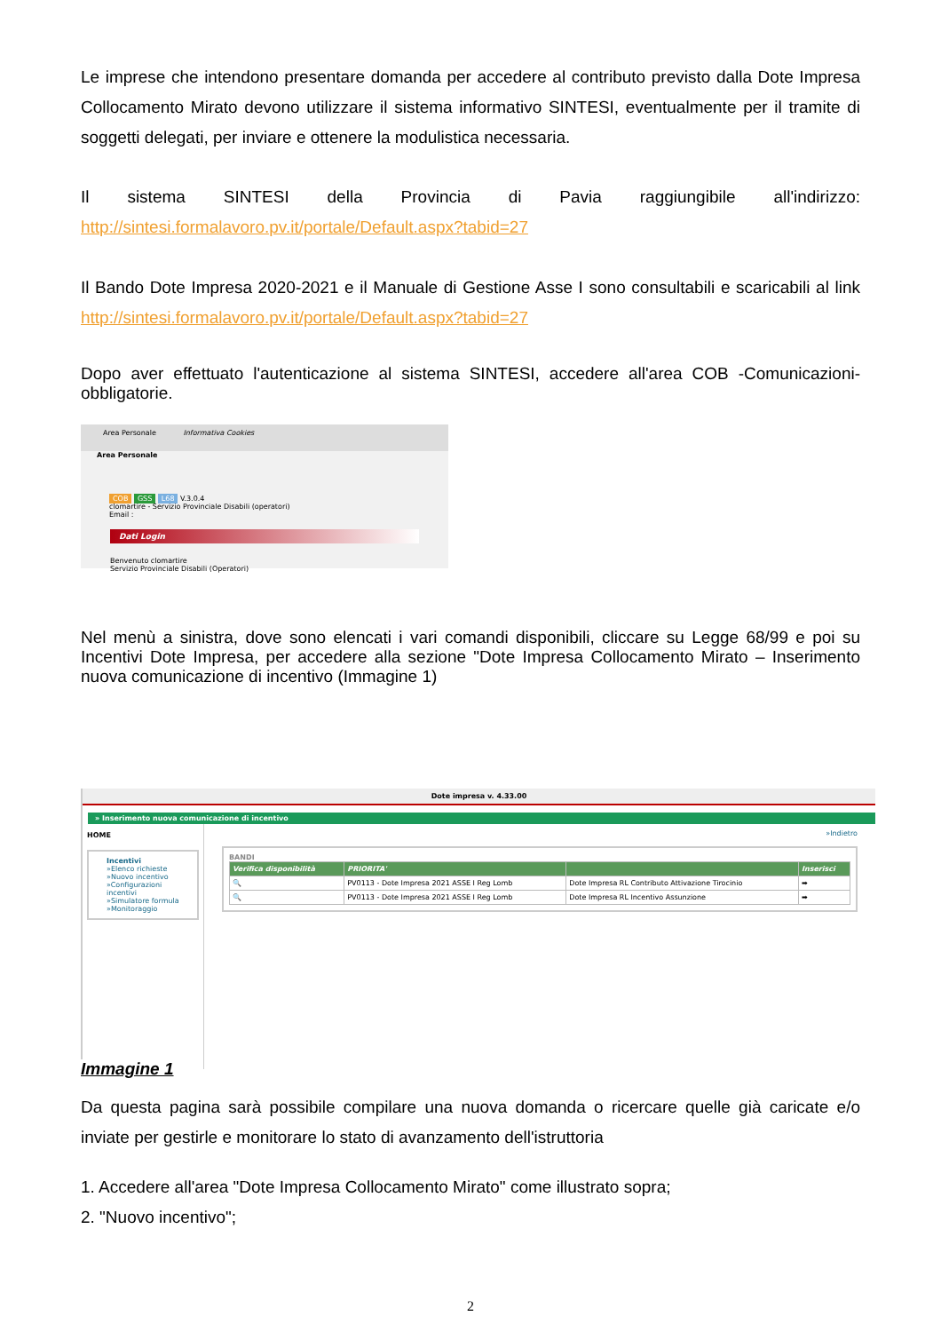Le imprese che intendono presentare domanda per accedere al contributo previsto dalla Dote Impresa Collocamento Mirato devono utilizzare il sistema informativo SINTESI, eventualmente per il tramite di soggetti delegati, per inviare e ottenere la modulistica necessaria.
Il sistema SINTESI della Provincia di Pavia raggiungibile all'indirizzo:
http://sintesi.formalavoro.pv.it/portale/Default.aspx?tabid=27
Il Bando Dote Impresa 2020-2021 e il Manuale di Gestione Asse I sono consultabili e scaricabili al link http://sintesi.formalavoro.pv.it/portale/Default.aspx?tabid=27
Dopo aver effettuato l'autenticazione al sistema SINTESI, accedere all'area COB -Comunicazioni-obbligatorie.
Area Personale Informativa Cookies
Area Personale
COB GSS L68 V.3.0.4
clomartire - Servizio Provinciale Disabili (operatori)
Email :
Dati Login
Benvenuto clomartire
Servizio Provinciale Disabili (Operatori)
Nel menù a sinistra, dove sono elencati i vari comandi disponibili, cliccare su Legge 68/99 e poi su Incentivi Dote Impresa, per accedere alla sezione "Dote Impresa Collocamento Mirato – Inserimento nuova comunicazione di incentivo (Immagine 1)
Dote impresa v. 4.33.00
» Inserimento nuova comunicazione di incentivo
HOME
Incentivi
»Elenco richieste
»Nuovo incentivo
»Configurazioni incentivi
»Simulatore formula
»Monitoraggio
»Indietro
BANDI
| Verifica disponibilità | PRIORITA' | | Inserisci |
| --- | --- | --- | --- |
| 🔍 | PV0113 - Dote Impresa 2021 ASSE I Reg Lomb | Dote Impresa RL Contributo Attivazione Tirocinio | ➡ |
| 🔍 | PV0113 - Dote Impresa 2021 ASSE I Reg Lomb | Dote Impresa RL Incentivo Assunzione | ➡ |
Immagine 1
Da questa pagina sarà possibile compilare una nuova domanda o ricercare quelle già caricate e/o inviate per gestirle e monitorare lo stato di avanzamento dell'istruttoria
1. Accedere all'area "Dote Impresa Collocamento Mirato" come illustrato sopra;
2. "Nuovo incentivo";
2